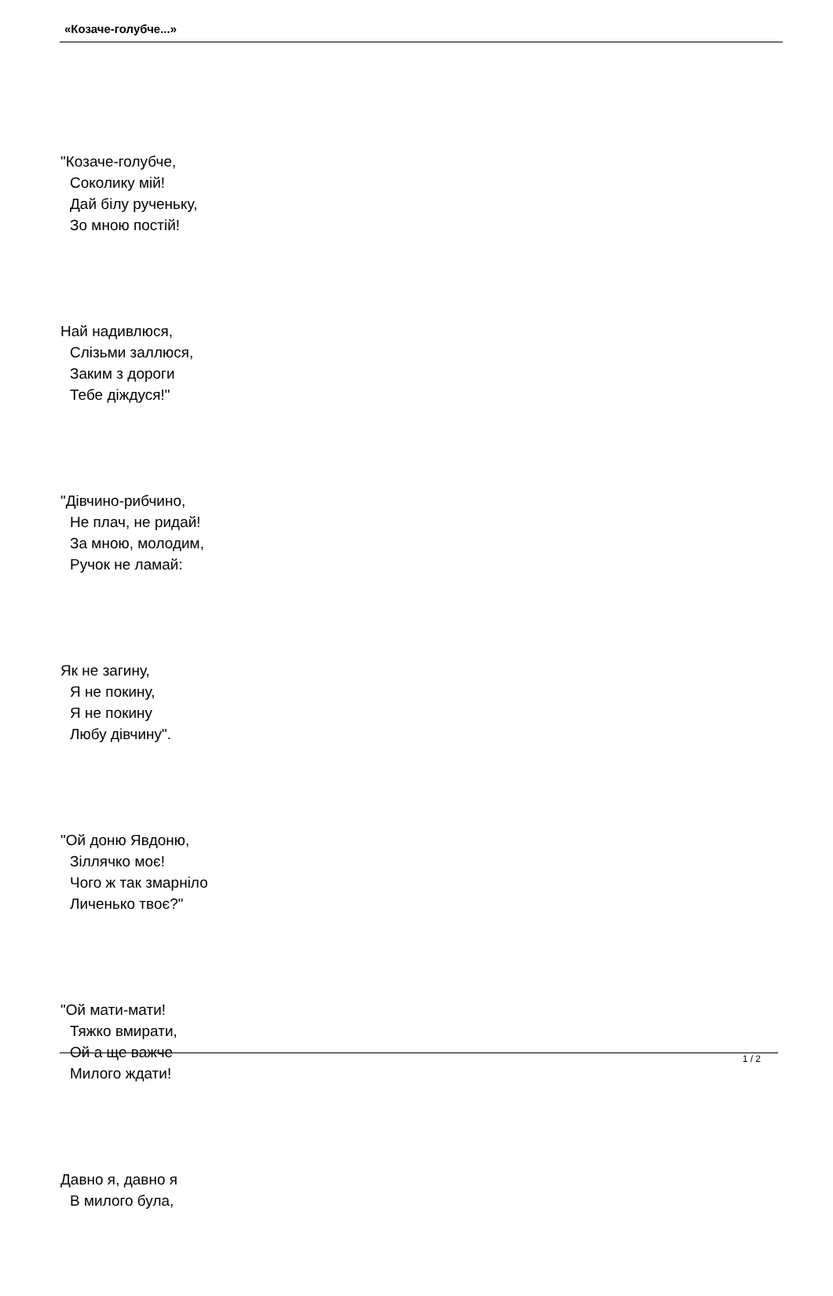«Козаче-голубче...»
"Козаче-голубче,
Соколику мій!
Дай білу рученьку,
Зо мною постій!
Най надивлюся,
Слізьми заллюся,
Заким з дороги
Тебе діждуся!"
"Дівчино-рибчино,
Не плач, не ридай!
За мною, молодим,
Ручок не ламай:
Як не загину,
Я не покину,
Я не покину
Любу дівчину".
"Ой доню Явдоню,
Зіллячко моє!
Чого ж так змарніло
Личенько твоє?"
"Ой мати-мати!
Тяжко вмирати,
Ой а ще важче
Милого ждати!
Давно я, давно я
В милого була,
1 / 2